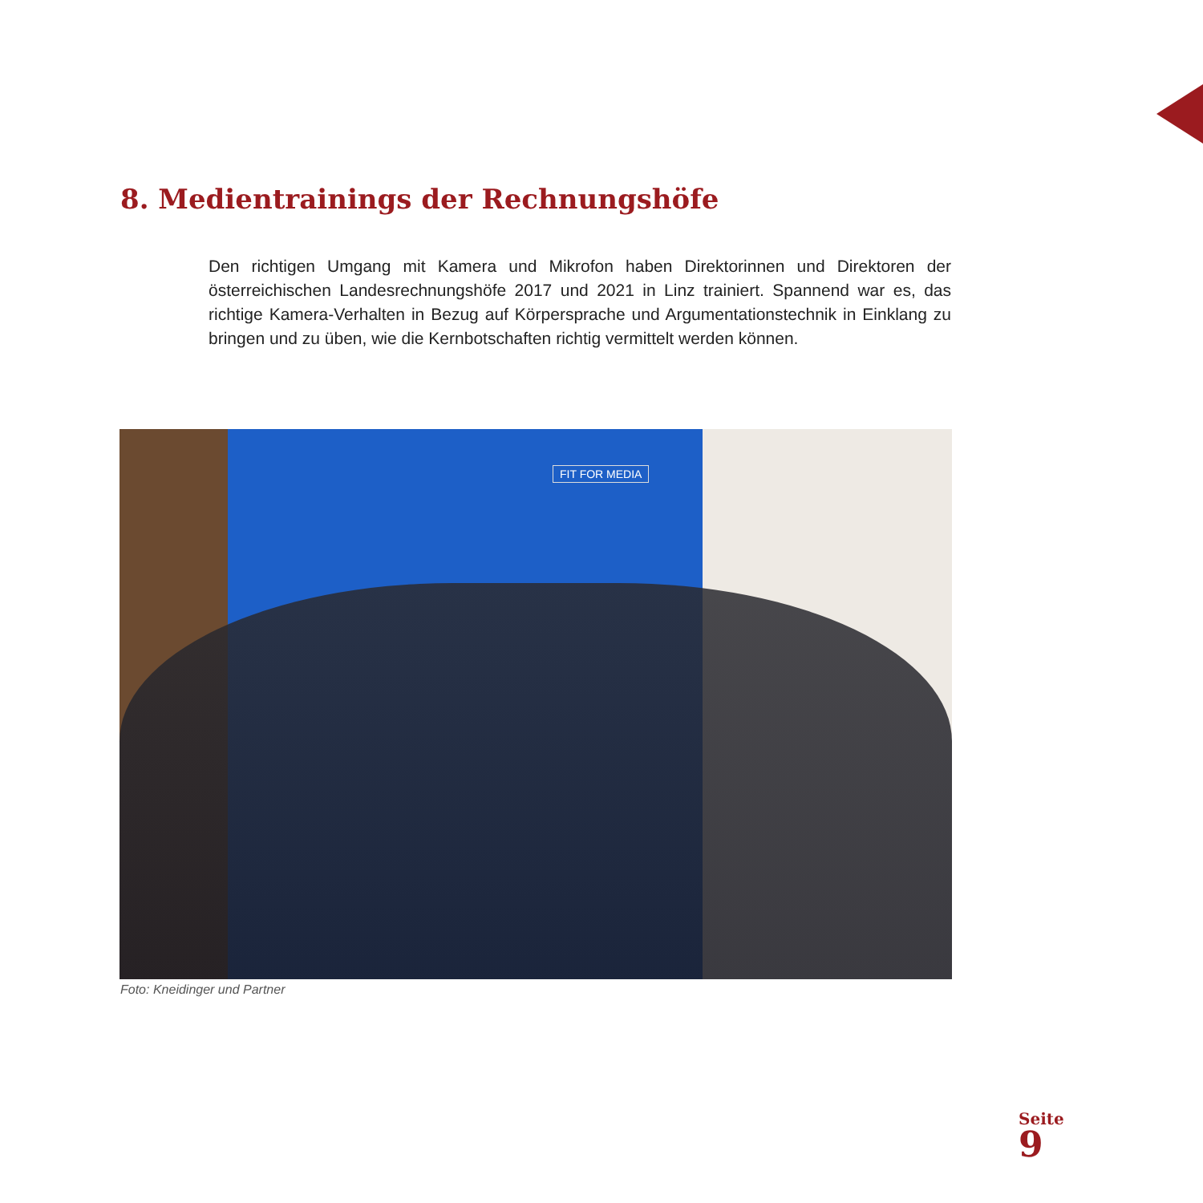8. Medientrainings der Rechnungshöfe
Den richtigen Umgang mit Kamera und Mikrofon haben Direktorinnen und Direktoren der österreichischen Landesrechnungshöfe 2017 und 2021 in Linz trainiert. Spannend war es, das richtige Kamera-Verhalten in Bezug auf Körpersprache und Argumentationstechnik in Einklang zu bringen und zu üben, wie die Kernbotschaften richtig vermittelt werden können.
FIT FOR MEDIA
Foto: Kneidinger und Partner
Seite
9